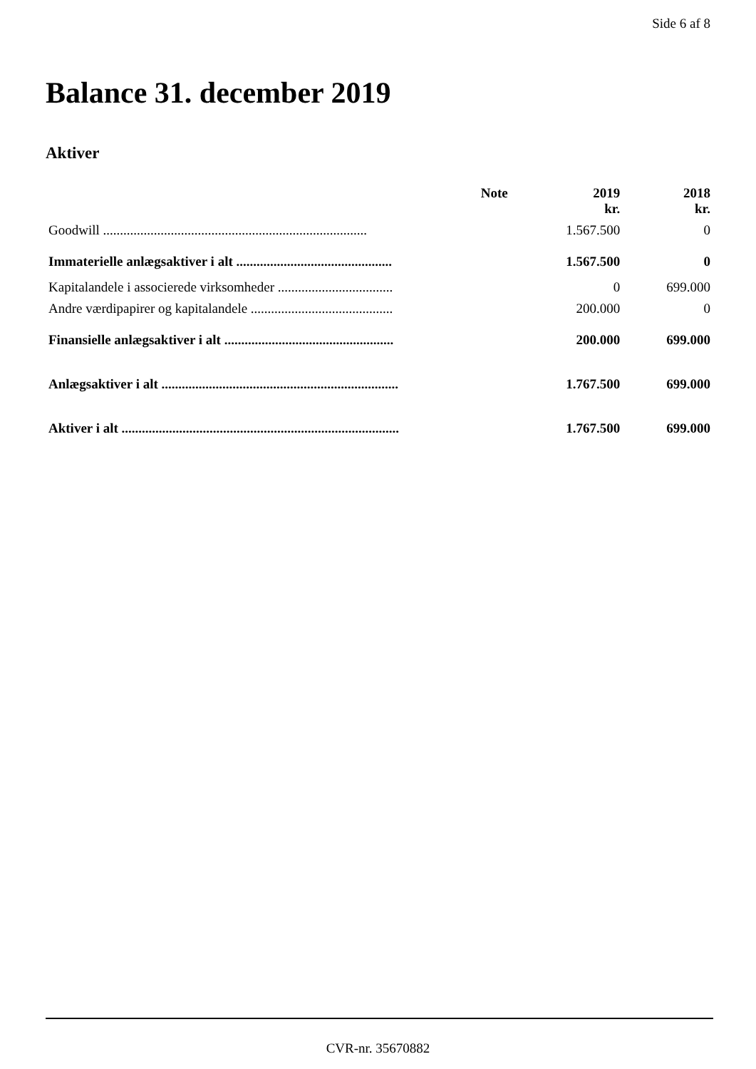Side 6 af 8
Balance 31. december 2019
Aktiver
| | Note | 2019 kr. | 2018 kr. |
| --- | --- | --- | --- |
| Goodwill .............................................................................. | | 1.567.500 | 0 |
| Immaterielle anlægsaktiver i alt .............................................. | | 1.567.500 | 0 |
| Kapitalandele i associerede virksomheder .................................. | | 0 | 699.000 |
| Andre værdipapirer og kapitalandele .......................................... | | 200.000 | 0 |
| Finansielle anlægsaktiver i alt .................................................. | | 200.000 | 699.000 |
| Anlægsaktiver i alt ...................................................................... | | 1.767.500 | 699.000 |
| Aktiver i alt .................................................................................. | | 1.767.500 | 699.000 |
CVR-nr. 35670882